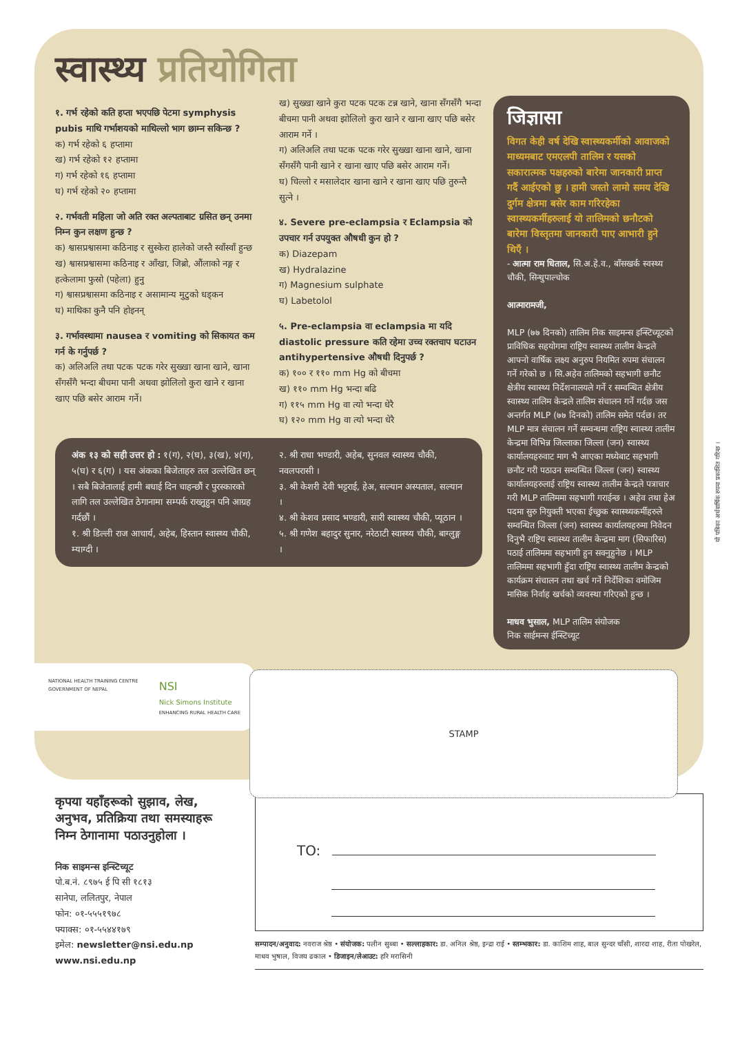स्वास्थ्य प्रतियोगिता
१. गर्भ रहेको कति हप्ता भएपछि पेटमा symphysis pubis माथि गर्भाशयको माथिल्लो भाग छाम्न सकिन्छ ?
क) गर्भ रहेको ६ हप्तामा
ख) गर्भ रहेको १२ हप्तामा
ग) गर्भ रहेको १६ हप्तामा
घ) गर्भ रहेको २० हप्तामा
२. गर्भवती महिला जो अति रक्त अल्पताबाट ग्रसित छन् उनमा निम्न कुन लक्षण हुन्छ ?
क) श्वासप्रश्वासमा कठिनाइ र सुस्केरा हालेको जस्तै स्वाँस्वाँ हुन्छ
ख) श्वासप्रश्वासमा कठिनाइ र आँखा, जिब्रो, औंलाको नङ्ग र हत्केलामा फुस्रो (पहेला) हुनु
ग) श्वासप्रश्वासमा कठिनाइ र असामान्य मुटुको धड्कन
घ) माथिका कुनै पनि होइनन्
३. गर्भावस्थामा nausea र vomiting को सिकायत कम गर्न के गर्नुपर्छ ?
क) अलिअलि तथा पटक पटक गरेर सुख्खा खाना खाने, खाना सँगसँगै भन्दा बीचमा पानी अथवा झोलिलो कुरा खाने र खाना खाए पछि बसेर आराम गर्ने।
ख) सुख्खा खाने कुरा पटक पटक टन्न खाने, खाना सँगसँगै भन्दा बीचमा पानी अथवा झोलिलो कुरा खाने र खाना खाए पछि बसेर आराम गर्ने ।
ग) अलिअलि तथा पटक पटक गरेर सुख्खा खाना खाने, खाना सँगसँगै पानी खाने र खाना खाए पछि बसेर आराम गर्ने।
घ) चिल्लो र मसालेदार खाना खाने र खाना खाए पछि तुरुन्तै सुत्ने ।
४. Severe pre-eclampsia र Eclampsia को उपचार गर्न उपयुक्त औषधी कुन हो ?
क) Diazepam
ख) Hydralazine
ग) Magnesium sulphate
घ) Labetolol
५. Pre-eclampsia वा eclampsia मा यदि diastolic pressure कति रहेमा उच्च रक्तचाप घटाउन antihypertensive औषधी दिनुपर्छ ?
क) १०० र ११० mm Hg को बीचमा
ख) ११० mm Hg भन्दा बढि
ग) ११५ mm Hg वा त्यो भन्दा धेरै
घ) १२० mm Hg वा त्यो भन्दा धेरै
अंक १३ को सही उत्तर हो : १(ग), २(घ), ३(ख), ४(ग), ५(घ) र ६(ग) । यस अंकका बिजेताहरु तल उल्लेखित छन् । सबै बिजेतालाई हामी बधाई दिन चाहन्छौं र पुरस्कारको लागि तल उल्लेखित ठेगानामा सम्पर्क राख्नुहुन पनि आग्रह गर्दछौं ।
१. श्री डिल्ली राज आचार्य, अहेब, हिस्तान स्वास्थ्य चौकी, म्याग्दी ।
२. श्री राधा भण्डारी, अहेब, सुनवल स्वास्थ्य चौकी, नवलपरासी ।
३. श्री केशरी देवी भट्टराई, हेअ, सल्यान अस्पताल, सल्यान ।
४. श्री केशव प्रसाद भण्डारी, सारी स्वास्थ्य चौकी, प्यूठान ।
५. श्री गणेश बहादुर सुनार, नरेठाटी स्वास्थ्य चौकी, बाग्लुङ्ग ।
जिज्ञासा
विगत केही वर्ष देखि स्वास्थ्यकर्मीको आवाजको माध्यमबाट एमएलपी तालिम र यसको सकारात्मक पक्षहरुको बारेमा जानकारी प्राप्त गर्दै आईएको छु । हामी जस्तो लामो समय देखि दुर्गम क्षेत्रमा बसेर काम गरिरहेका स्वास्थ्यकर्मीहरुलाई यो तालिमको छनौटको बारेमा विस्तृतमा जानकारी पाए आभारी हुने थिएँ ।
- आत्मा राम धिताल, सि.अ.हे.व., बाँसखर्क स्वस्थ्य चौकी, सिन्धुपाल्चोक
आत्मारामजी,
MLP (७७ दिनको) तालिम निक साइमन्स इन्स्टिच्यूटको प्राविधिक सहयोगमा राष्ट्रिय स्वास्थ्य तालीम केन्द्रले आफ्नो वार्षिक लक्ष्य अनुरुप नियमित रुपमा संचालन गर्ने गरेको छ । सि.अहेव तालिमको सहभागी छनौट क्षेत्रीय स्वास्थ्य निर्देशनालयले गर्ने र सम्वन्धित क्षेत्रीय स्वास्थ्य तालिम केन्द्रले तालिम संचालन गर्ने गर्दछ जस अन्तर्गत MLP (७७ दिनको) तालिम समेत पर्दछ। तर MLP मात्र संचालन गर्ने सम्वन्धमा राष्ट्रिय स्वास्थ्य तालीम केन्द्रमा विभिन्न जिल्लाका जिल्ला (जन) स्वास्थ्य कार्यालयहरुवाट माग भै आएका मध्येबाट सहभागी छनौट गरी पठाउन सम्वन्धित जिल्ला (जन) स्वास्थ्य कार्यालयहरुलाई राष्ट्रिय स्वास्थ्य तालीम केन्द्रले पत्राचार गरी MLP तालिममा सहभागी गराईन्छ । अहेव तथा हेअ पदमा सुरु नियुक्ती भएका ईच्छुक स्वास्थ्यकर्मीहरुले सम्वन्धित जिल्ला (जन) स्वास्थ्य कार्यालयहरुमा निवेदन दिनुभै राष्ट्रिय स्वास्थ्य तालीम केन्द्रमा माग (सिफारिस) पठाई तालिममा सहभागी हुन सक्नुहुनेछ । MLP तालिममा सहभागी हुँदा राष्ट्रिय स्वास्थ्य तालीम केन्द्रको कार्यक्रम संचालन तथा खर्च गर्ने निर्देशिका वमोजिम मासिक निर्वाह खर्चको व्यवस्था गरिएको हुन्छ ।
माधव भुसाल, MLP तालिम संयोजक
निक साईमन्स ईन्स्टिच्यूट
NATIONAL HEALTH TRAINING CENTRE
GOVERNMENT OF NEPAL
NSI
Nick Simons Institute
ENHANCING RURAL HEALTH CARE
STAMP
यो पत्रिका अर्धवार्षिक रुपमा प्रकाशित गरिन्छ ।
कृपया यहाँहरूको सुझाव, लेख, अनुभव, प्रतिक्रिया तथा समस्याहरू निम्न ठेगानामा पठाउनुहोला ।
निक साइमन्स इन्स्टिच्यूट
पो.ब.नं. ८९७५ ई पि सी १८१३
सानेपा, ललितपुर, नेपाल
फोन: ०१-५५५१९७८
फ्याक्स: ०१-५५४४१७९
इमेल: newsletter@nsi.edu.np
www.nsi.edu.np
TO:
सम्पादन/अनुवाद: नवराज श्रेष्ठ • संयोजक: पलीन सुब्बा • सल्लाहकार: डा. अनिल श्रेष्ठ, इन्द्रा राई • स्तम्भकार: डा. काशिम शाह, बाल सुन्दर चाँसी, शारदा शाह, रीता पोखरेल, माधव भुषाल, विजय ढकाल • डिजाइन/लेआउट: हरि मरासिनी